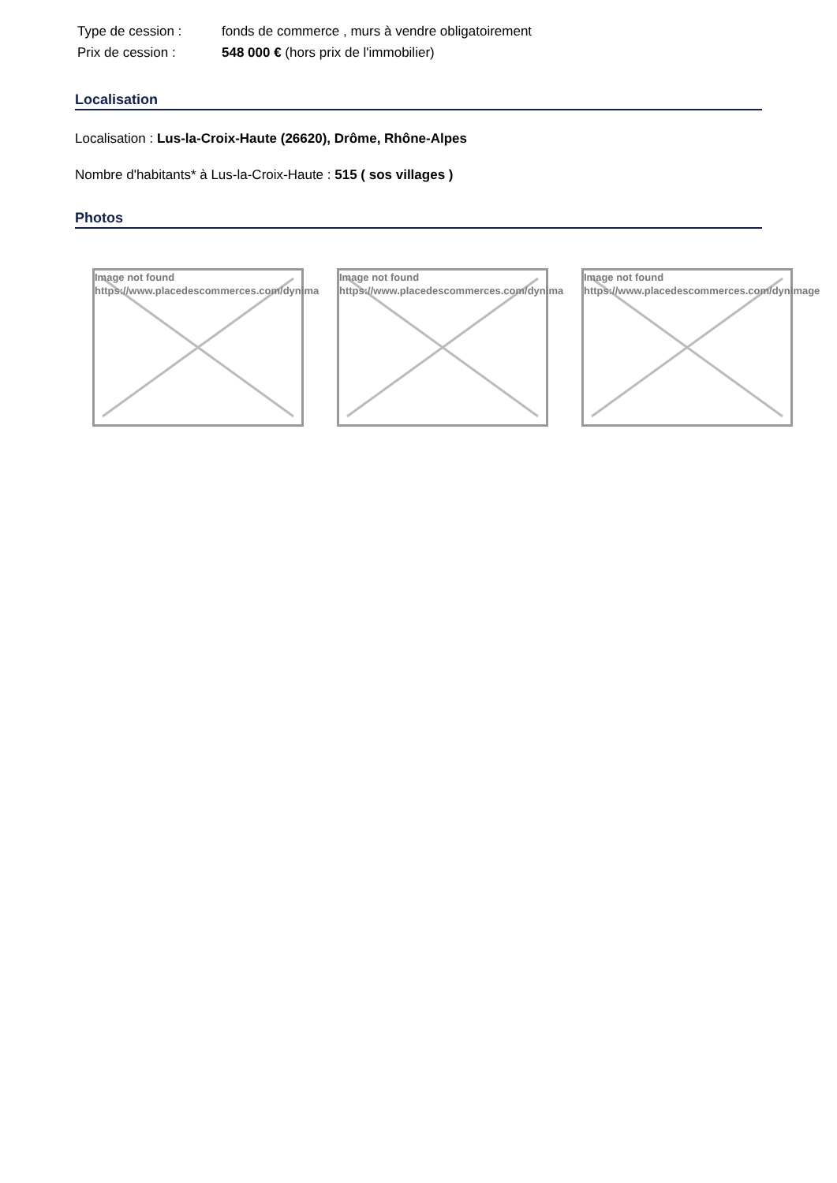| Type de cession : | fonds de commerce , murs à vendre obligatoirement |
| Prix de cession : | 548 000 € (hors prix de l'immobilier) |
Localisation
Localisation : Lus-la-Croix-Haute (26620), Drôme, Rhône-Alpes
Nombre d'habitants* à Lus-la-Croix-Haute : 515 ( sos villages )
Photos
Image not found
https://www.placedescommerces.com/dynima
Image not found
https://www.placedescommerces.com/dynima
Image not found
https://www.placedescommerces.com/dynimage